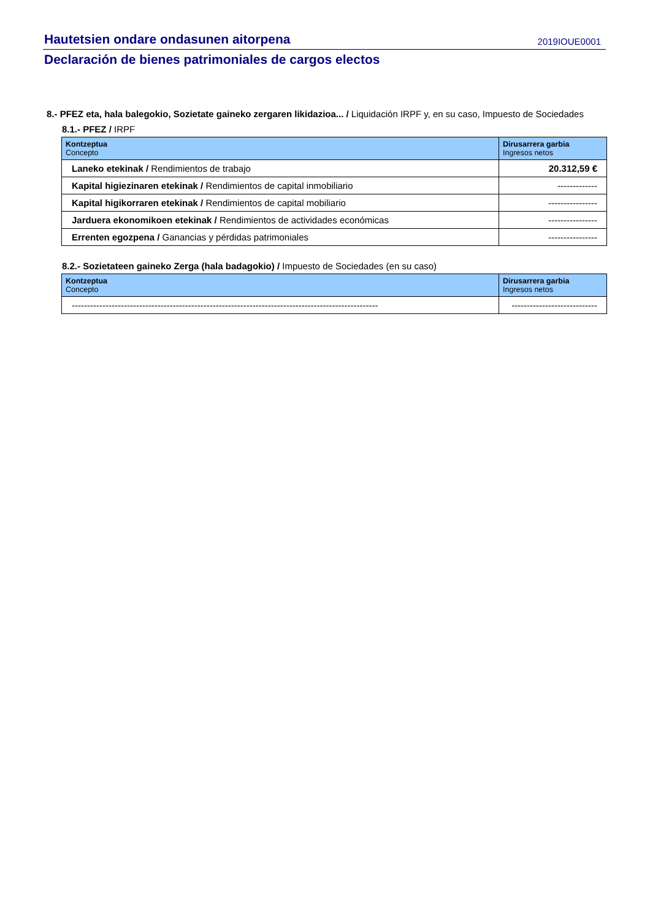Hautetsien ondare ondasunen aitorpena 2019IOUE0001
Declaración de bienes patrimoniales de cargos electos
8.- PFEZ eta, hala balegokio, Sozietate gaineko zergaren likidazioa... / Liquidación IRPF y, en su caso, Impuesto de Sociedades
8.1.- PFEZ / IRPF
| Kontzeptua Concepto | Dirusarrera garbia Ingresos netos |
| --- | --- |
| Laneko etekinak / Rendimientos de trabajo | 20.312,59 € |
| Kapital higiezinaren etekinak / Rendimientos de capital inmobiliario | ------------- |
| Kapital higikorraren etekinak / Rendimientos de capital mobiliario | ---------------- |
| Jarduera ekonomikoen etekinak / Rendimientos de actividades económicas | ---------------- |
| Errenten egozpena / Ganancias y pérdidas patrimoniales | ---------------- |
8.2.- Sozietateen gaineko Zerga (hala badagokio) / Impuesto de Sociedades (en su caso)
| Kontzeptua Concepto | Dirusarrera garbia Ingresos netos |
| --- | --- |
| ---------------------------------------------------------------------------------------------------- | ---------------------------- |